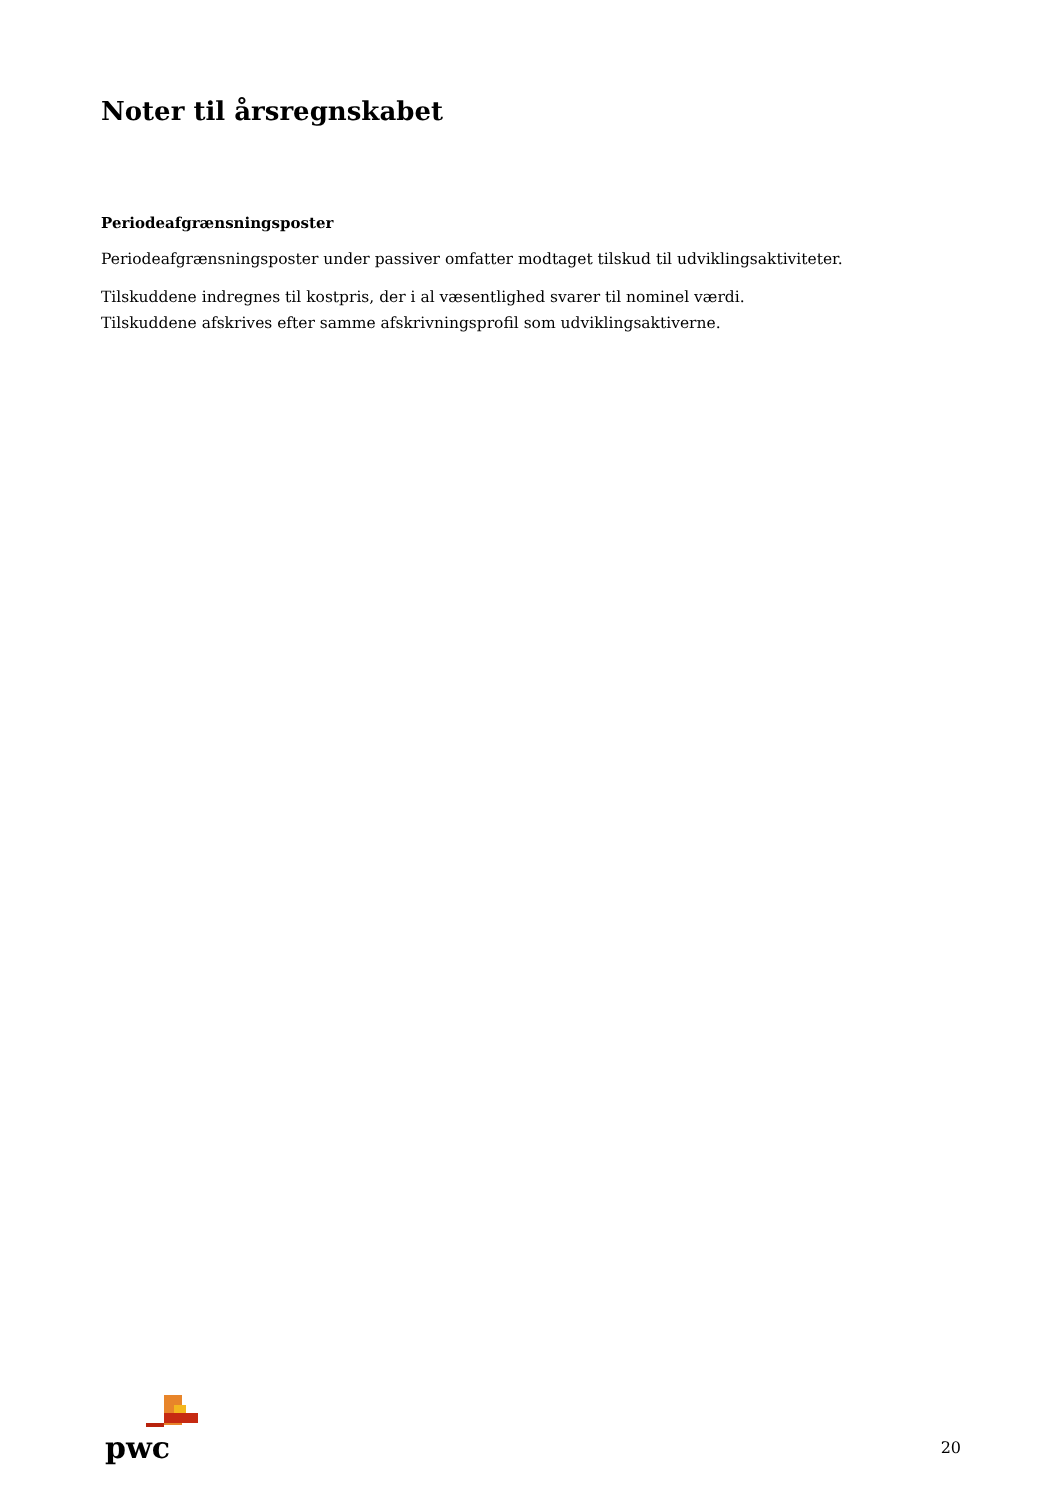Noter til årsregnskabet
Periodeafgrænsningsposter
Periodeafgrænsningsposter under passiver omfatter modtaget tilskud til udviklingsaktiviteter.
Tilskuddene indregnes til kostpris, der i al væsentlighed svarer til nominel værdi.
Tilskuddene afskrives efter samme afskrivningsprofil som udviklingsaktiverne.
pwc
20